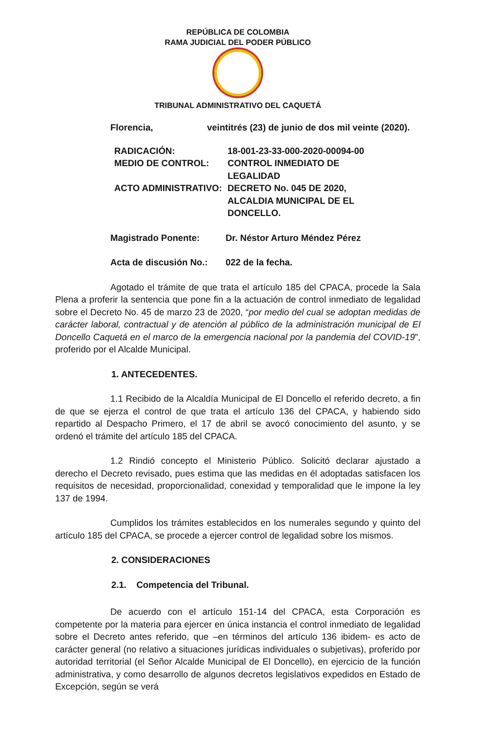REPÚBLICA DE COLOMBIA
RAMA JUDICIAL DEL PODER PÚBLICO
TRIBUNAL ADMINISTRATIVO DEL CAQUETÁ
| Florencia, | veintitrés (23) de junio de dos mil veinte (2020). |
| RADICACIÓN: | 18-001-23-33-000-2020-00094-00 |
| MEDIO DE CONTROL: | CONTROL INMEDIATO DE LEGALIDAD |
| ACTO ADMINISTRATIVO: | DECRETO No. 045 DE 2020, ALCALDIA MUNICIPAL DE EL DONCELLO. |
| Magistrado Ponente: | Dr. Néstor Arturo Méndez Pérez |
| Acta de discusión No.: | 022 de la fecha. |
Agotado el trámite de que trata el artículo 185 del CPACA, procede la Sala Plena a proferir la sentencia que pone fin a la actuación de control inmediato de legalidad sobre el Decreto No. 45 de marzo 23 de 2020, “por medio del cual se adoptan medidas de carácter laboral, contractual y de atención al público de la administración municipal de El Doncello Caquetá en el marco de la emergencia nacional por la pandemia del COVID-19”, proferido por el Alcalde Municipal.
1. ANTECEDENTES.
1.1 Recibido de la Alcaldía Municipal de El Doncello el referido decreto, a fin de que se ejerza el control de que trata el artículo 136 del CPACA, y habiendo sido repartido al Despacho Primero, el 17 de abril se avocó conocimiento del asunto, y se ordenó el trámite del artículo 185 del CPACA.
1.2 Rindió concepto el Ministerio Público. Solicitó declarar ajustado a derecho el Decreto revisado, pues estima que las medidas en él adoptadas satisfacen los requisitos de necesidad, proporcionalidad, conexidad y temporalidad que le impone la ley 137 de 1994.
Cumplidos los trámites establecidos en los numerales segundo y quinto del artículo 185 del CPACA, se procede a ejercer control de legalidad sobre los mismos.
2. CONSIDERACIONES
2.1. Competencia del Tribunal.
De acuerdo con el artículo 151-14 del CPACA, esta Corporación es competente por la materia para ejercer en única instancia el control inmediato de legalidad sobre el Decreto antes referido, que –en términos del artículo 136 ibidem- es acto de carácter general (no relativo a situaciones jurídicas individuales o subjetivas), proferido por autoridad territorial (el Señor Alcalde Municipal de El Doncello), en ejercicio de la función administrativa, y como desarrollo de algunos decretos legislativos expedidos en Estado de Excepción, según se verá